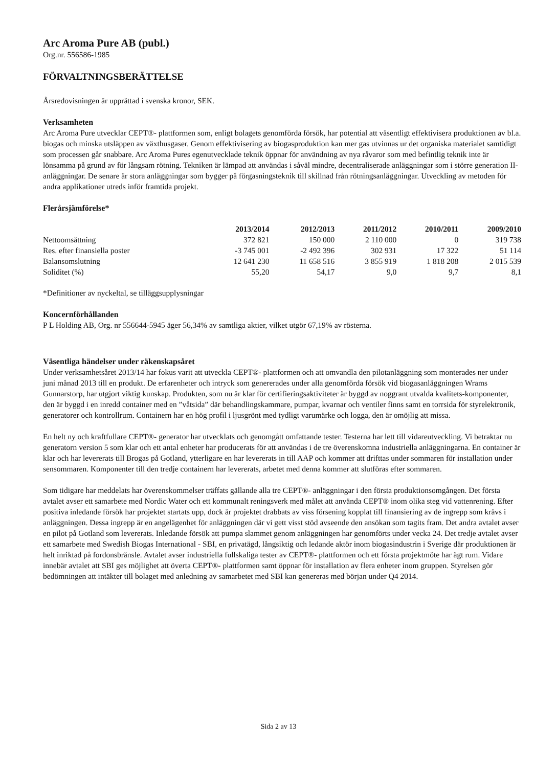Arc Aroma Pure AB (publ.)
Org.nr. 556586-1985
FÖRVALTNINGSBERÄTTELSE
Årsredovisningen är upprättad i svenska kronor, SEK.
Verksamheten
Arc Aroma Pure utvecklar CEPT®- plattformen som, enligt bolagets genomförda försök, har potential att väsentligt effektivisera produktionen av bl.a. biogas och minska utsläppen av växthusgaser. Genom effektivisering av biogasproduktion kan mer gas utvinnas ur det organiska materialet samtidigt som processen går snabbare. Arc Aroma Pures egenutvecklade teknik öppnar för användning av nya råvaror som med befintlig teknik inte är lönsamma på grund av för långsam rötning. Tekniken är lämpad att användas i såväl mindre, decentraliserade anläggningar som i större generation II-anläggningar. De senare är stora anläggningar som bygger på förgasningsteknik till skillnad från rötningsanläggningar. Utveckling av metoden för andra applikationer utreds inför framtida projekt.
Flerårsjämförelse*
| | 2013/2014 | 2012/2013 | 2011/2012 | 2010/2011 | 2009/2010 |
| --- | --- | --- | --- | --- | --- |
| Nettoomsättning | 372 821 | 150 000 | 2 110 000 | 0 | 319 738 |
| Res. efter finansiella poster | -3 745 001 | -2 492 396 | 302 931 | 17 322 | 51 114 |
| Balansomslutning | 12 641 230 | 11 658 516 | 3 855 919 | 1 818 208 | 2 015 539 |
| Soliditet (%) | 55,20 | 54,17 | 9,0 | 9,7 | 8,1 |
*Definitioner av nyckeltal, se tilläggsupplysningar
Koncernförhållanden
P L Holding AB, Org. nr 556644-5945 äger 56,34% av samtliga aktier, vilket utgör 67,19% av rösterna.
Väsentliga händelser under räkenskapsåret
Under verksamhetsåret 2013/14 har fokus varit att utveckla CEPT®- plattformen och att omvandla den pilotanläggning som monterades ner under juni månad 2013 till en produkt. De erfarenheter och intryck som genererades under alla genomförda försök vid biogasanläggningen Wrams Gunnarstorp, har utgjort viktig kunskap. Produkten, som nu är klar för certifieringsaktiviteter är byggd av noggrant utvalda kvalitets-komponenter, den är byggd i en inredd container med en ”våtsida” där behandlingskammare, pumpar, kvarnar och ventiler finns samt en torrsida för styrelektronik, generatorer och kontrollrum. Containern har en hög profil i ljusgrönt med tydligt varumärke och logga, den är omöjlig att missa.
En helt ny och kraftfullare CEPT®- generator har utvecklats och genomgått omfattande tester. Testerna har lett till vidareutveckling. Vi betraktar nu generatorn version 5 som klar och ett antal enheter har producerats för att användas i de tre överenskomna industriella anläggningarna. En container är klar och har levererats till Brogas på Gotland, ytterligare en har levererats in till AAP och kommer att drifttas under sommaren för installation under sensommaren. Komponenter till den tredje containern har levererats, arbetet med denna kommer att slutföras efter sommaren.
Som tidigare har meddelats har överenskommelser träffats gällande alla tre CEPT®- anläggningar i den första produktionsomgången. Det första avtalet avser ett samarbete med Nordic Water och ett kommunalt reningsverk med målet att använda CEPT® inom olika steg vid vattenrening. Efter positiva inledande försök har projektet startats upp, dock är projektet drabbats av viss försening kopplat till finansiering av de ingrepp som krävs i anläggningen. Dessa ingrepp är en angelägenhet för anläggningen där vi gett visst stöd avseende den ansökan som tagits fram. Det andra avtalet avser en pilot på Gotland som levererats. Inledande försök att pumpa slammet genom anläggningen har genomförts under vecka 24. Det tredje avtalet avser ett samarbete med Swedish Biogas International - SBI, en privatägd, långsiktig och ledande aktör inom biogasindustrin i Sverige där produktionen är helt inriktad på fordonsbränsle. Avtalet avser industriella fullskaliga tester av CEPT®- plattformen och ett första projektmöte har ägt rum. Vidare innebär avtalet att SBI ges möjlighet att överta CEPT®- plattformen samt öppnar för installation av flera enheter inom gruppen. Styrelsen gör bedömningen att intäkter till bolaget med anledning av samarbetet med SBI kan genereras med början under Q4 2014.
Sida 2 av 13